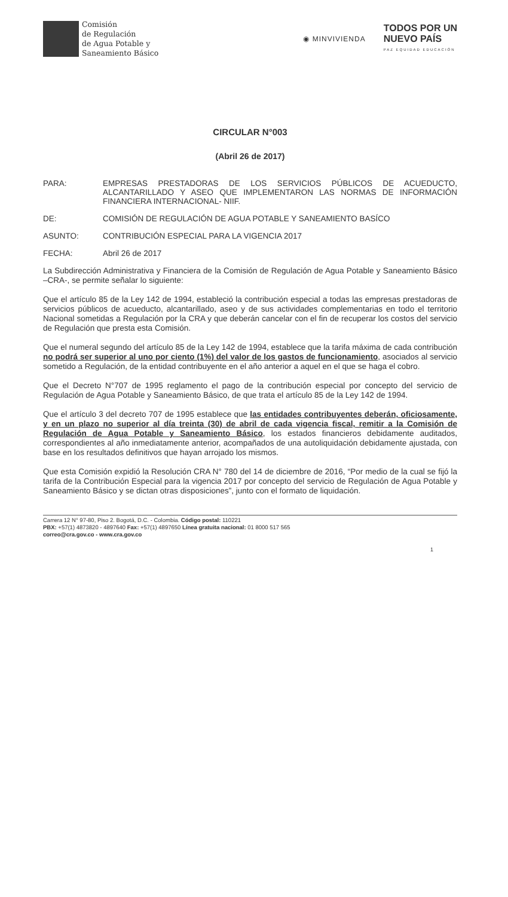Comisión
de Regulación
de Agua Potable y
Saneamiento Básico
◉ MINVIVIENDA
TODOS POR UN
NUEVO PAÍS
PAZ EQUIDAD EDUCACIÓN
CIRCULAR N°003
(Abril 26 de 2017)
PARA: EMPRESAS PRESTADORAS DE LOS SERVICIOS PÚBLICOS DE ACUEDUCTO, ALCANTARILLADO Y ASEO QUE IMPLEMENTARON LAS NORMAS DE INFORMACIÓN FINANCIERA INTERNACIONAL- NIIF.
DE: COMISIÓN DE REGULACIÓN DE AGUA POTABLE Y SANEAMIENTO BASÍCO
ASUNTO: CONTRIBUCIÓN ESPECIAL PARA LA VIGENCIA 2017
FECHA: Abril 26 de 2017
La Subdirección Administrativa y Financiera de la Comisión de Regulación de Agua Potable y Saneamiento Básico –CRA-, se permite señalar lo siguiente:
Que el artículo 85 de la Ley 142 de 1994, estableció la contribución especial a todas las empresas prestadoras de servicios públicos de acueducto, alcantarillado, aseo y de sus actividades complementarias en todo el territorio Nacional sometidas a Regulación por la CRA y que deberán cancelar con el fin de recuperar los costos del servicio de Regulación que presta esta Comisión.
Que el numeral segundo del artículo 85 de la Ley 142 de 1994, establece que la tarifa máxima de cada contribución no podrá ser superior al uno por ciento (1%) del valor de los gastos de funcionamiento, asociados al servicio sometido a Regulación, de la entidad contribuyente en el año anterior a aquel en el que se haga el cobro.
Que el Decreto N°707 de 1995 reglamento el pago de la contribución especial por concepto del servicio de Regulación de Agua Potable y Saneamiento Básico, de que trata el artículo 85 de la Ley 142 de 1994.
Que el artículo 3 del decreto 707 de 1995 establece que las entidades contribuyentes deberán, oficiosamente, y en un plazo no superior al día treinta (30) de abril de cada vigencia fiscal, remitir a la Comisión de Regulación de Agua Potable y Saneamiento Básico, los estados financieros debidamente auditados, correspondientes al año inmediatamente anterior, acompañados de una autoliquidación debidamente ajustada, con base en los resultados definitivos que hayan arrojado los mismos.
Que esta Comisión expidió la Resolución CRA N° 780 del 14 de diciembre de 2016, “Por medio de la cual se fijó la tarifa de la Contribución Especial para la vigencia 2017 por concepto del servicio de Regulación de Agua Potable y Saneamiento Básico y se dictan otras disposiciones”, junto con el formato de liquidación.
Carrera 12 N° 97-80, Piso 2. Bogotá, D.C. - Colombia. Código postal: 110221
PBX: +57(1) 4873820 - 4897640 Fax: +57(1) 4897650 Línea gratuita nacional: 01 8000 517 565
correo@cra.gov.co - www.cra.gov.co
1